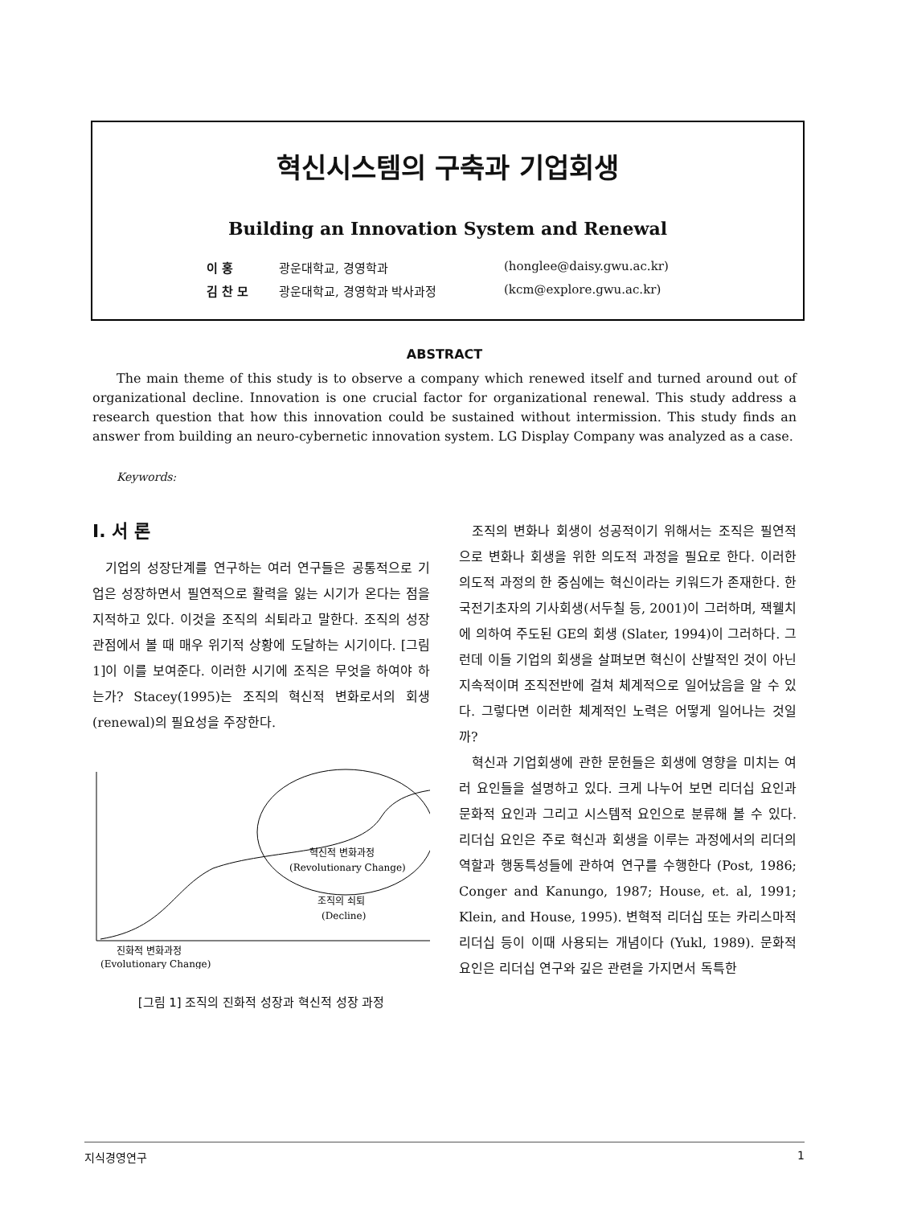혁신시스템의 구축과 기업회생
Building an Innovation System and Renewal
이 홍 광운대학교, 경영학과 (honglee@daisy.gwu.ac.kr) 김 찬 모 광운대학교, 경영학과 박사과정 (kcm@explore.gwu.ac.kr)
ABSTRACT
The main theme of this study is to observe a company which renewed itself and turned around out of organizational decline. Innovation is one crucial factor for organizational renewal. This study address a research question that how this innovation could be sustained without intermission. This study finds an answer from building an neuro-cybernetic innovation system. LG Display Company was analyzed as a case.
Keywords:
Ⅰ. 서 론
기업의 성장단계를 연구하는 여러 연구들은 공통적으로 기업은 성장하면서 필연적으로 활력을 잃는 시기가 온다는 점을 지적하고 있다. 이것을 조직의 쇠퇴라고 말한다. 조직의 성장관점에서 볼 때 매우 위기적 상황에 도달하는 시기이다. [그림 1]이 이를 보여준다. 이러한 시기에 조직은 무엇을 하여야 하는가? Stacey(1995)는 조직의 혁신적 변화로서의 회생(renewal)의 필요성을 주장한다.
혁신적 변화과정
(Revolutionary Change)
조직의 쇠퇴
(Decline)
진화적 변화과정
(Evolutionary Change)
[그림 1] 조직의 진화적 성장과 혁신적 성장 과정
조직의 변화나 회생이 성공적이기 위해서는 조직은 필연적으로 변화나 회생을 위한 의도적 과정을 필요로 한다. 이러한 의도적 과정의 한 중심에는 혁신이라는 키워드가 존재한다. 한국전기초자의 기사회생(서두칠 등, 2001)이 그러하며, 잭웰치에 의하여 주도된 GE의 회생 (Slater, 1994)이 그러하다. 그런데 이들 기업의 회생을 살펴보면 혁신이 산발적인 것이 아닌 지속적이며 조직전반에 걸쳐 체계적으로 일어났음을 알 수 있다. 그렇다면 이러한 체계적인 노력은 어떻게 일어나는 것일까?
혁신과 기업회생에 관한 문헌들은 회생에 영향을 미치는 여러 요인들을 설명하고 있다. 크게 나누어 보면 리더십 요인과 문화적 요인과 그리고 시스템적 요인으로 분류해 볼 수 있다. 리더십 요인은 주로 혁신과 회생을 이루는 과정에서의 리더의 역할과 행동특성들에 관하여 연구를 수행한다 (Post, 1986; Conger and Kanungo, 1987; House, et. al, 1991; Klein, and House, 1995). 변혁적 리더십 또는 카리스마적 리더십 등이 이때 사용되는 개념이다 (Yukl, 1989). 문화적 요인은 리더십 연구와 깊은 관련을 가지면서 독특한
지식경영연구 1